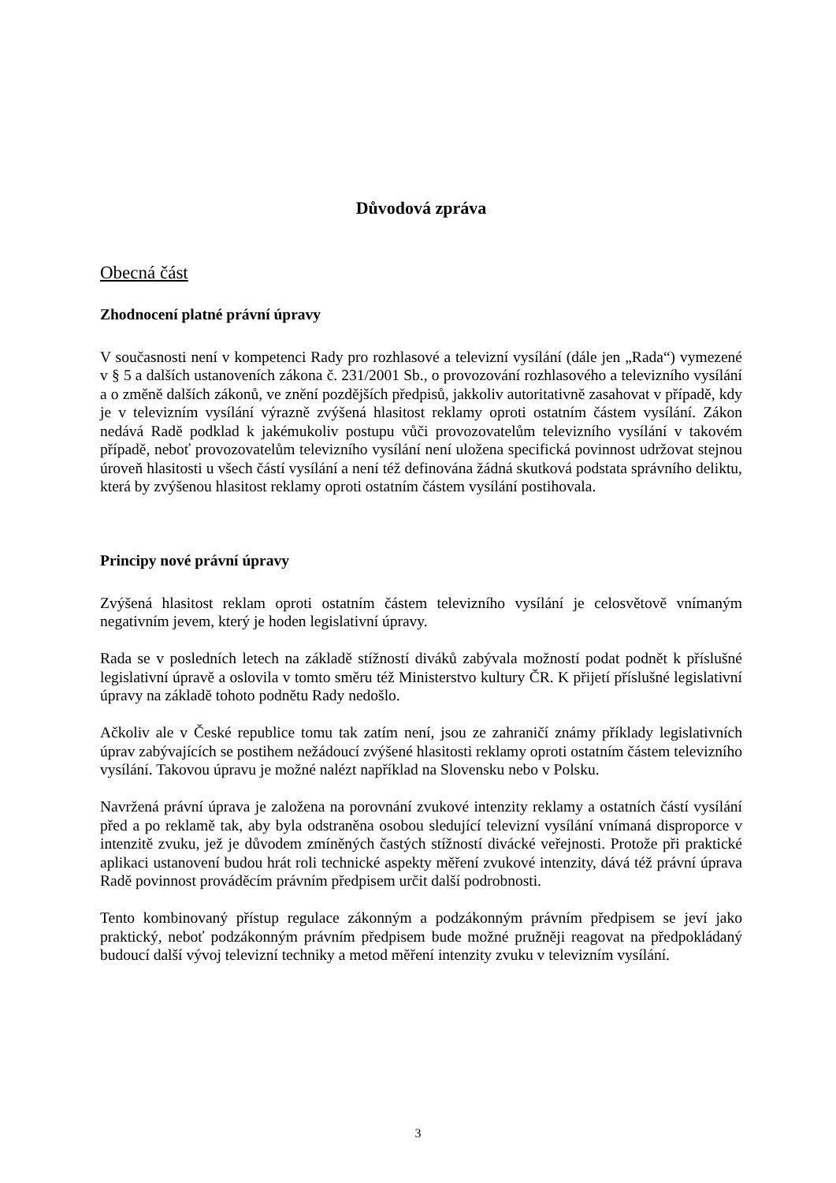Důvodová zpráva
Obecná část
Zhodnocení platné právní úpravy
V současnosti není v kompetenci Rady pro rozhlasové a televizní vysílání (dále jen „Rada“) vymezené v § 5 a dalších ustanoveních zákona č. 231/2001 Sb., o provozování rozhlasového a televizního vysílání a o změně dalších zákonů, ve znění pozdějších předpisů, jakkoliv autoritativně zasahovat v případě, kdy je v televizním vysílání výrazně zvýšená hlasitost reklamy oproti ostatním částem vysílání. Zákon nedává Radě podklad k jakémukoliv postupu vůči provozovatelům televizního vysílání v takovém případě, neboť provozovatelům televizního vysílání není uložena specifická povinnost udržovat stejnou úroveň hlasitosti u všech částí vysílání a není též definována žádná skutková podstata správního deliktu, která by zvýšenou hlasitost reklamy oproti ostatním částem vysílání postihovala.
Principy nové právní úpravy
Zvýšená hlasitost reklam oproti ostatním částem televizního vysílání je celosvětově vnímaným negativním jevem, který je hoden legislativní úpravy.
Rada se v posledních letech na základě stížností diváků zabývala možností podat podnět k příslušné legislativní úpravě a oslovila v tomto směru též Ministerstvo kultury ČR. K přijetí příslušné legislativní úpravy na základě tohoto podnětu Rady nedošlo.
Ačkoliv ale v České republice tomu tak zatím není, jsou ze zahraničí známy příklady legislativních úprav zabývajících se postihem nežádoucí zvýšené hlasitosti reklamy oproti ostatním částem televizního vysílání. Takovou úpravu je možné nalézt například na Slovensku nebo v Polsku.
Navržená právní úprava je založena na porovnání zvukové intenzity reklamy a ostatních částí vysílání před a po reklamě tak, aby byla odstraněna osobou sledující televizní vysílání vnímaná disproporce v intenzitě zvuku, jež je důvodem zmíněných častých stížností divácké veřejnosti. Protože při praktické aplikaci ustanovení budou hrát roli technické aspekty měření zvukové intenzity, dává též právní úprava Radě povinnost prováděcím právním předpisem určit další podrobnosti.
Tento kombinovaný přístup regulace zákonným a podzákonným právním předpisem se jeví jako praktický, neboť podzákonným právním předpisem bude možné pružněji reagovat na předpokládaný budoucí další vývoj televizní techniky a metod měření intenzity zvuku v televizním vysílání.
3